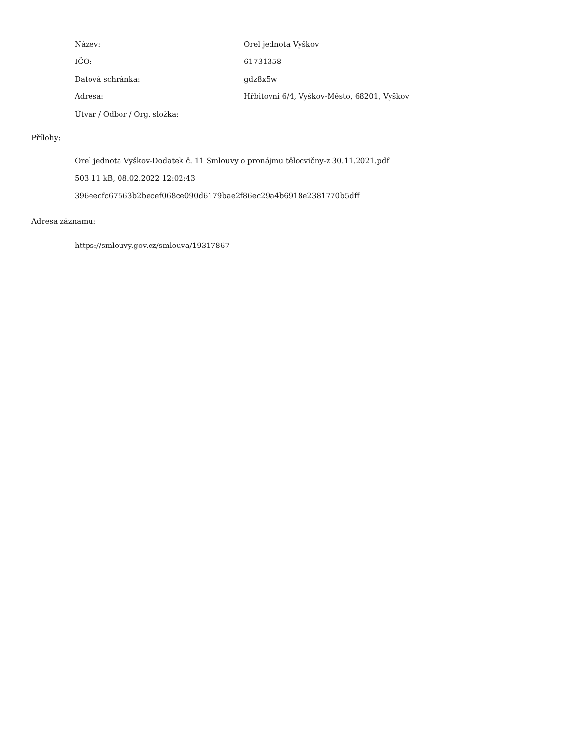| Název: | Orel jednota Vyškov |
| IČO: | 61731358 |
| Datová schránka: | gdz8x5w |
| Adresa: | Hřbitovní 6/4, Vyškov-Město, 68201, Vyškov |
| Útvar / Odbor / Org. složka: | |
Přílohy:
Orel jednota Vyškov-Dodatek č. 11 Smlouvy o pronájmu tělocvičny-z 30.11.2021.pdf
503.11 kB, 08.02.2022 12:02:43
396eecfc67563b2becef068ce090d6179bae2f86ec29a4b6918e2381770b5dff
Adresa záznamu:
https://smlouvy.gov.cz/smlouva/19317867